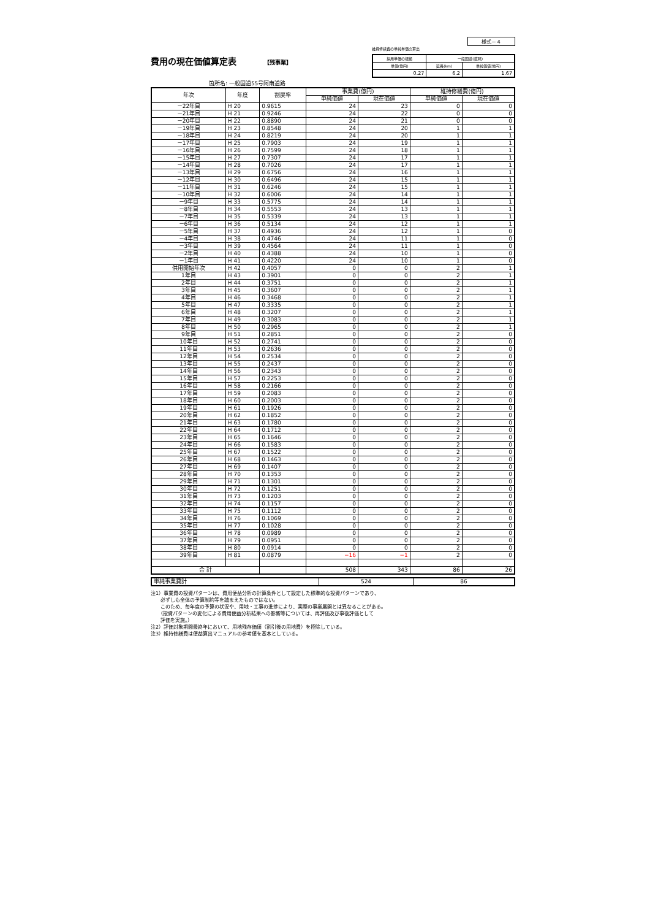様式－４
費用の現在価値算定表 【残事業】
箇所名: 一般国道55号阿南道路
維持修繕費の単純単価の算出
| 採用単価の根拠 | 一般国道(直轄) | |
| 単価(億円) | 延長(km) | 単純価値(億円) |
| 0.27 | 6.2 | 1.67 |
| 年次 | 年度 | 割戻率 | 事業費(億円) | | 維持修繕費(億円) | |
| --- | --- | --- | --- | --- | --- | --- |
| | | | 単純価値 | 現在価値 | 単純価値 | 現在価値 |
| －22年目 | H 20 | 0.9615 | 24 | 23 | 0 | 0 |
| －21年目 | H 21 | 0.9246 | 24 | 22 | 0 | 0 |
| －20年目 | H 22 | 0.8890 | 24 | 21 | 0 | 0 |
| －19年目 | H 23 | 0.8548 | 24 | 20 | 1 | 1 |
| －18年目 | H 24 | 0.8219 | 24 | 20 | 1 | 1 |
| －17年目 | H 25 | 0.7903 | 24 | 19 | 1 | 1 |
| －16年目 | H 26 | 0.7599 | 24 | 18 | 1 | 1 |
| －15年目 | H 27 | 0.7307 | 24 | 17 | 1 | 1 |
| －14年目 | H 28 | 0.7026 | 24 | 17 | 1 | 1 |
| －13年目 | H 29 | 0.6756 | 24 | 16 | 1 | 1 |
| －12年目 | H 30 | 0.6496 | 24 | 15 | 1 | 1 |
| －11年目 | H 31 | 0.6246 | 24 | 15 | 1 | 1 |
| －10年目 | H 32 | 0.6006 | 24 | 14 | 1 | 1 |
| －9年目 | H 33 | 0.5775 | 24 | 14 | 1 | 1 |
| －8年目 | H 34 | 0.5553 | 24 | 13 | 1 | 1 |
| －7年目 | H 35 | 0.5339 | 24 | 13 | 1 | 1 |
| －6年目 | H 36 | 0.5134 | 24 | 12 | 1 | 1 |
| －5年目 | H 37 | 0.4936 | 24 | 12 | 1 | 0 |
| －4年目 | H 38 | 0.4746 | 24 | 11 | 1 | 0 |
| －3年目 | H 39 | 0.4564 | 24 | 11 | 1 | 0 |
| －2年目 | H 40 | 0.4388 | 24 | 10 | 1 | 0 |
| －1年目 | H 41 | 0.4220 | 24 | 10 | 1 | 0 |
| 供用開始年次 | H 42 | 0.4057 | 0 | 0 | 2 | 1 |
| 1年目 | H 43 | 0.3901 | 0 | 0 | 2 | 1 |
| 2年目 | H 44 | 0.3751 | 0 | 0 | 2 | 1 |
| 3年目 | H 45 | 0.3607 | 0 | 0 | 2 | 1 |
| 4年目 | H 46 | 0.3468 | 0 | 0 | 2 | 1 |
| 5年目 | H 47 | 0.3335 | 0 | 0 | 2 | 1 |
| 6年目 | H 48 | 0.3207 | 0 | 0 | 2 | 1 |
| 7年目 | H 49 | 0.3083 | 0 | 0 | 2 | 1 |
| 8年目 | H 50 | 0.2965 | 0 | 0 | 2 | 1 |
| 9年目 | H 51 | 0.2851 | 0 | 0 | 2 | 0 |
| 10年目 | H 52 | 0.2741 | 0 | 0 | 2 | 0 |
| 11年目 | H 53 | 0.2636 | 0 | 0 | 2 | 0 |
| 12年目 | H 54 | 0.2534 | 0 | 0 | 2 | 0 |
| 13年目 | H 55 | 0.2437 | 0 | 0 | 2 | 0 |
| 14年目 | H 56 | 0.2343 | 0 | 0 | 2 | 0 |
| 15年目 | H 57 | 0.2253 | 0 | 0 | 2 | 0 |
| 16年目 | H 58 | 0.2166 | 0 | 0 | 2 | 0 |
| 17年目 | H 59 | 0.2083 | 0 | 0 | 2 | 0 |
| 18年目 | H 60 | 0.2003 | 0 | 0 | 2 | 0 |
| 19年目 | H 61 | 0.1926 | 0 | 0 | 2 | 0 |
| 20年目 | H 62 | 0.1852 | 0 | 0 | 2 | 0 |
| 21年目 | H 63 | 0.1780 | 0 | 0 | 2 | 0 |
| 22年目 | H 64 | 0.1712 | 0 | 0 | 2 | 0 |
| 23年目 | H 65 | 0.1646 | 0 | 0 | 2 | 0 |
| 24年目 | H 66 | 0.1583 | 0 | 0 | 2 | 0 |
| 25年目 | H 67 | 0.1522 | 0 | 0 | 2 | 0 |
| 26年目 | H 68 | 0.1463 | 0 | 0 | 2 | 0 |
| 27年目 | H 69 | 0.1407 | 0 | 0 | 2 | 0 |
| 28年目 | H 70 | 0.1353 | 0 | 0 | 2 | 0 |
| 29年目 | H 71 | 0.1301 | 0 | 0 | 2 | 0 |
| 30年目 | H 72 | 0.1251 | 0 | 0 | 2 | 0 |
| 31年目 | H 73 | 0.1203 | 0 | 0 | 2 | 0 |
| 32年目 | H 74 | 0.1157 | 0 | 0 | 2 | 0 |
| 33年目 | H 75 | 0.1112 | 0 | 0 | 2 | 0 |
| 34年目 | H 76 | 0.1069 | 0 | 0 | 2 | 0 |
| 35年目 | H 77 | 0.1028 | 0 | 0 | 2 | 0 |
| 36年目 | H 78 | 0.0989 | 0 | 0 | 2 | 0 |
| 37年目 | H 79 | 0.0951 | 0 | 0 | 2 | 0 |
| 38年目 | H 80 | 0.0914 | 0 | 0 | 2 | 0 |
| 39年目 | H 81 | 0.0879 | −16 | −1 | 2 | 0 |
| 合 計 | | | 508 | 343 | 86 | 26 |
| 単純事業費計 | 524 | 86 |
注1）事業費の投資パターンは、費用便益分析の計算条件として設定した標準的な投資パターンであり、
　　必ずしも全体の予算制約等を踏まえたものではない。
　　このため、毎年度の予算の状況や、用地・工事の進捗により、実際の事業展開とは異なることがある。
　　（投資パターンの変化による費用便益分析結果への影響等については、再評価及び事後評価として
　　評価を実施。）
注2）評価対象期間最終年において、用地残存価値（割引後の用地費）を控除している。
注3）維持修繕費は便益算出マニュアルの参考値を基本としている。